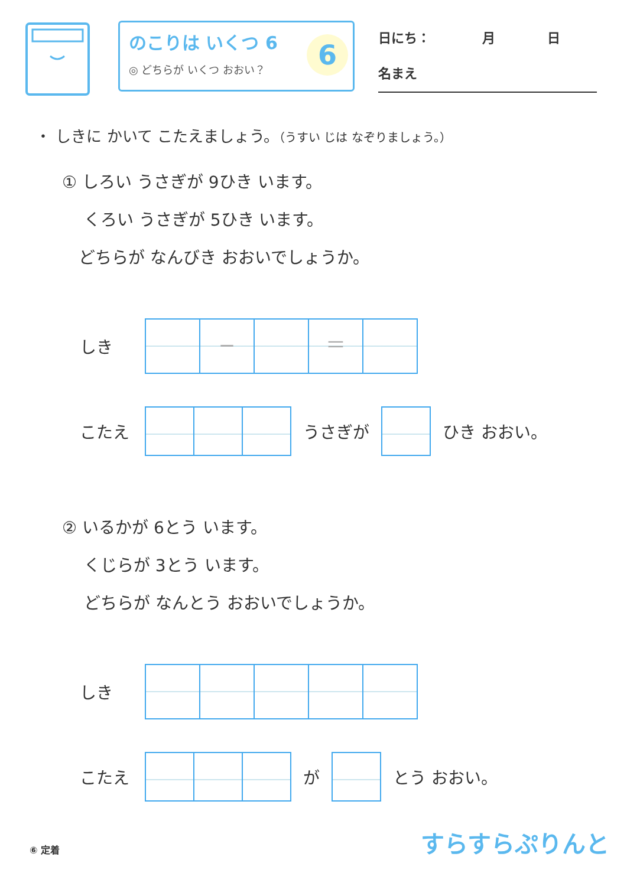のこりは いくつ 6
◎ どちらが いくつ おおい？
6
日にち：　　　　月　　　　日
名まえ
・ しきに かいて こたえましょう。（うすい じは なぞりましょう。）
① しろい うさぎが 9ひき います。
　 くろい うさぎが 5ひき います。
　どちらが なんびき おおいでしょうか。
しき
− ＝
こたえ うさぎが ひき おおい。
② いるかが 6とう います。
　 くじらが 3とう います。
　 どちらが なんとう おおいでしょうか。
しき
こたえ が とう おおい。
⑥ 定着 すらすらぷりんと